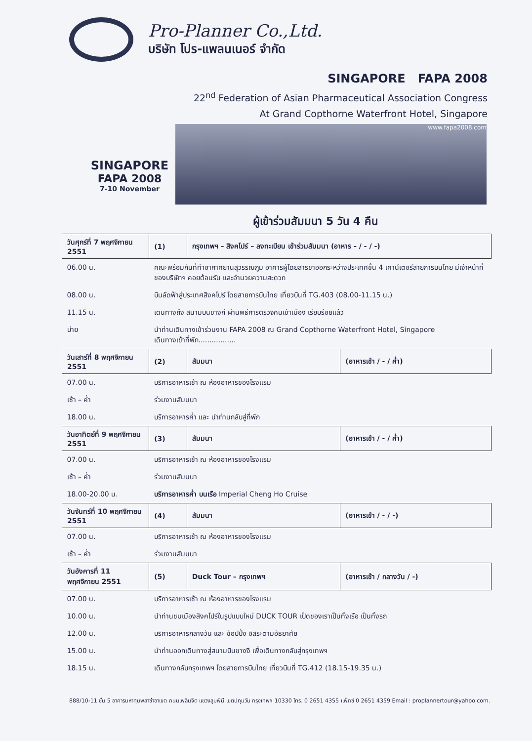Pro-Planner Co.,Ltd.
บริษัท โปร-แพลนเนอร์ จำกัด
SINGAPORE FAPA 2008
22<sup>nd</sup> Federation of Asian Pharmaceutical Association Congress
At Grand Copthorne Waterfront Hotel, Singapore
SINGAPORE
FAPA 2008
7-10 November
www.fapa2008.com
ผู้เข้าร่วมสัมมนา 5 วัน 4 คืน
| วันศุกร์ที่ 7 พฤศจิกายน 2551 | (1) | กรุงเทพฯ – สิงคโปร์ – ลงทะเบียน เข้าร่วมสัมมนา (อาหาร - / - / -) | |
| --- | --- | --- | --- |
| 06.00 น. | คณะพร้อมกันที่ท่าอากาศยานสุวรรณภูมิ อาคารผู้โดยสารขาออกระหว่างประเทศชั้น 4 เคาน์เตอร์สายการบินไทย มีเจ้าหน้าที่ของบริษัทฯ คอยต้อนรับ และอำนวยความสะดวก | | |
| 08.00 น. | บินลัดฟ้าสู่ประเทศสิงคโปร์ โดยสายการบินไทย เที่ยวบินที่ TG.403 (08.00-11.15 น.) | | |
| 11.15 น. | เดินทางถึง สนามบินชางกี ผ่านพิธีการตรวจคนเข้าเมือง เรียบร้อยแล้ว | | |
| บ่าย | นำท่านเดินทางเข้าร่วมงาน FAPA 2008 ณ Grand Copthorne Waterfront Hotel, Singapore เดินทางเข้าที่พัก................. | | |
| วันเสาร์ที่ 8 พฤศจิกายน 2551 | (2) | สัมมนา | (อาหารเช้า / - / ค่ำ) |
| 07.00 น. | บริการอาหารเช้า ณ ห้องอาหารของโรงแรม | | |
| เช้า – ค่ำ | ร่วมงานสัมมนา | | |
| 18.00 น. | บริการอาหารค่ำ และ นำท่านกลับสู่ที่พัก | | |
| วันอาทิตย์ที่ 9 พฤศจิกายน 2551 | (3) | สัมมนา | (อาหารเช้า / - / ค่ำ) |
| 07.00 น. | บริการอาหารเช้า ณ ห้องอาหารของโรงแรม | | |
| เช้า – ค่ำ | ร่วมงานสัมมนา | | |
| 18.00-20.00 น. | บริการอาหารค่ำ บนเรือ Imperial Cheng Ho Cruise | | |
| วันจันทร์ที่ 10 พฤศจิกายน 2551 | (4) | สัมมนา | (อาหารเช้า / - / -) |
| 07.00 น. | บริการอาหารเช้า ณ ห้องอาหารของโรงแรม | | |
| เช้า – ค่ำ | ร่วมงานสัมมนา | | |
| วันอังคารที่ 11 พฤศจิกายน 2551 | (5) | Duck Tour – กรุงเทพฯ | (อาหารเช้า / กลางวัน / -) |
| 07.00 น. | บริการอาหารเช้า ณ ห้องอาหารของโรงแรม | | |
| 10.00 น. | นำท่านชมเมืองสิงคโปร์ในรูปแบบใหม่ DUCK TOUR เป็ดของเราเป็นทั้งเรือ เป็นทั้งรถ | | |
| 12.00 น. | บริการอาหารกลางวัน และ ช้อปปิ้ง อิสระตามอัธยาศัย | | |
| 15.00 น. | นำท่านออกเดินทางสู่สนามบินชางงี เพื่อเดินทางกลับสู่กรุงเทพฯ | | |
| 18.15 น. | เดินทางกลับกรุงเทพฯ โดยสายการบินไทย เที่ยวบินที่ TG.412 (18.15-19.35 น.) | | |
888/10-11 ชั้น 5 อาคารมหาทุนพลาซ่าอาเขต ถนนเพลินจิต แขวงลุมพินี เขตปทุมวัน กรุงเทพฯ 10330 โทร. 0 2651 4355 แฟ็กซ์ 0 2651 4359 Email : proplannertour@yahoo.com.